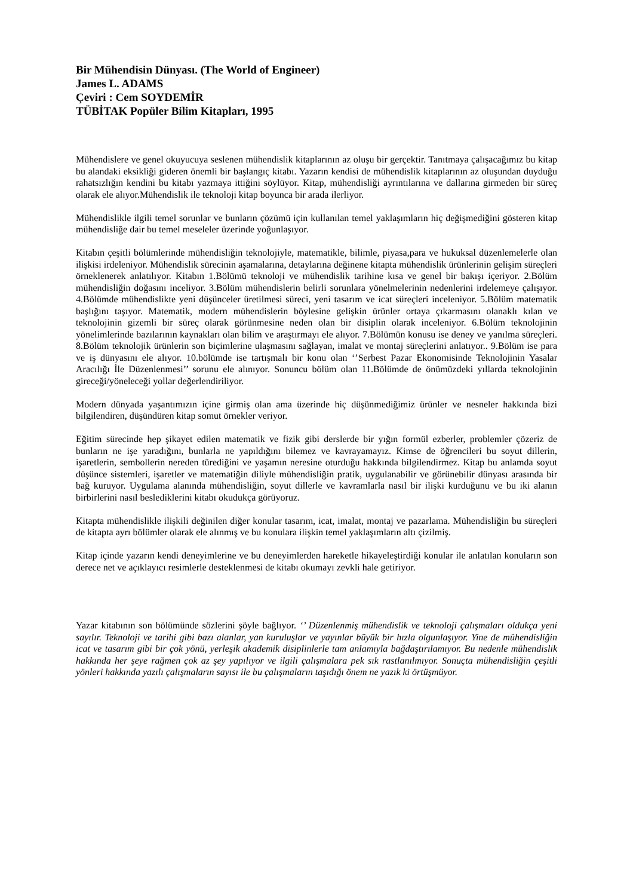Bir Mühendisin Dünyası. (The World of Engineer)
James L. ADAMS
Çeviri : Cem SOYDEMİR
TÜBİTAK Popüler Bilim Kitapları, 1995
Mühendislere ve genel okuyucuya seslenen mühendislik kitaplarının az oluşu bir gerçektir. Tanıtmaya çalışacağımız bu kitap bu alandaki eksikliği gideren önemli bir başlangıç kitabı. Yazarın kendisi de mühendislik kitaplarının az oluşundan duyduğu rahatsızlığın kendini bu kitabı yazmaya ittiğini söylüyor. Kitap, mühendisliği ayrıntılarına ve dallarına girmeden bir süreç olarak ele alıyor.Mühendislik ile teknoloji kitap boyunca bir arada ilerliyor.
Mühendislikle ilgili temel sorunlar ve bunların çözümü için kullanılan temel yaklaşımların hiç değişmediğini gösteren kitap mühendisliğe dair bu temel meseleler üzerinde yoğunlaşıyor.
Kitabın çeşitli bölümlerinde mühendisliğin teknolojiyle, matematikle, bilimle, piyasa,para ve hukuksal düzenlemelerle olan ilişkisi irdeleniyor. Mühendislik sürecinin aşamalarına, detaylarına değinene kitapta mühendislik ürünlerinin gelişim süreçleri örneklenerek anlatılıyor. Kitabın 1.Bölümü teknoloji ve mühendislik tarihine kısa ve genel bir bakışı içeriyor. 2.Bölüm mühendisliğin doğasını inceliyor. 3.Bölüm mühendislerin belirli sorunlara yönelmelerinin nedenlerini irdelemeye çalışıyor. 4.Bölümde mühendislikte yeni düşünceler üretilmesi süreci, yeni tasarım ve icat süreçleri inceleniyor. 5.Bölüm matematik başlığını taşıyor. Matematik, modern mühendislerin böylesine gelişkin ürünler ortaya çıkarmasını olanaklı kılan ve teknolojinin gizemli bir süreç olarak görünmesine neden olan bir disiplin olarak inceleniyor. 6.Bölüm teknolojinin yönelimlerinde bazılarının kaynakları olan bilim ve araştırmayı ele alıyor. 7.Bölümün konusu ise deney ve yanılma süreçleri. 8.Bölüm teknolojik ürünlerin son biçimlerine ulaşmasını sağlayan, imalat ve montaj süreçlerini anlatıyor.. 9.Bölüm ise para ve iş dünyasını ele alıyor. 10.bölümde ise tartışmalı bir konu olan ‘’Serbest Pazar Ekonomisinde Teknolojinin Yasalar Aracılığı İle Düzenlenmesi’’ sorunu ele alınıyor. Sonuncu bölüm olan 11.Bölümde de önümüzdeki yıllarda teknolojinin gireceği/yöneleceği yollar değerlendiriliyor.
Modern dünyada yaşantımızın içine girmiş olan ama üzerinde hiç düşünmediğimiz ürünler ve nesneler hakkında bizi bilgilendiren, düşündüren kitap somut örnekler veriyor.
Eğitim sürecinde hep şikayet edilen matematik ve fizik gibi derslerde bir yığın formül ezberler, problemler çözeriz de bunların ne işe yaradığını, bunlarla ne yapıldığını bilemez ve kavrayamayız. Kimse de öğrencileri bu soyut dillerin, işaretlerin, sembollerin nereden türediğini ve yaşamın neresine oturduğu hakkında bilgilendirmez. Kitap bu anlamda soyut düşünce sistemleri, işaretler ve matematiğin diliyle mühendisliğin pratik, uygulanabilir ve görünebilir dünyası arasında bir bağ kuruyor. Uygulama alanında mühendisliğin, soyut dillerle ve kavramlarla nasıl bir ilişki kurduğunu ve bu iki alanın birbirlerini nasıl beslediklerini kitabı okudukça görüyoruz.
Kitapta mühendislikle ilişkili değinilen diğer konular tasarım, icat, imalat, montaj ve pazarlama. Mühendisliğin bu süreçleri de kitapta ayrı bölümler olarak ele alınmış ve bu konulara ilişkin temel yaklaşımların altı çizilmiş.
Kitap içinde yazarın kendi deneyimlerine ve bu deneyimlerden hareketle hikayeleştirdiği konular ile anlatılan konuların son derece net ve açıklayıcı resimlerle desteklenmesi de kitabı okumayı zevkli hale getiriyor.
Yazar kitabının son bölümünde sözlerini şöyle bağlıyor. ‘’ Düzenlenmiş mühendislik ve teknoloji çalışmaları oldukça yeni sayılır. Teknoloji ve tarihi gibi bazı alanlar, yan kuruluşlar ve yayınlar büyük bir hızla olgunlaşıyor. Yine de mühendisliğin icat ve tasarım gibi bir çok yönü, yerleşik akademik disiplinlerle tam anlamıyla bağdaştırılamıyor. Bu nedenle mühendislik hakkında her şeye rağmen çok az şey yapılıyor ve ilgili çalışmalara pek sık rastlanılmıyor. Sonuçta mühendisliğin çeşitli yönleri hakkında yazılı çalışmaların sayısı ile bu çalışmaların taşıdığı önem ne yazık ki örtüşmüyor.